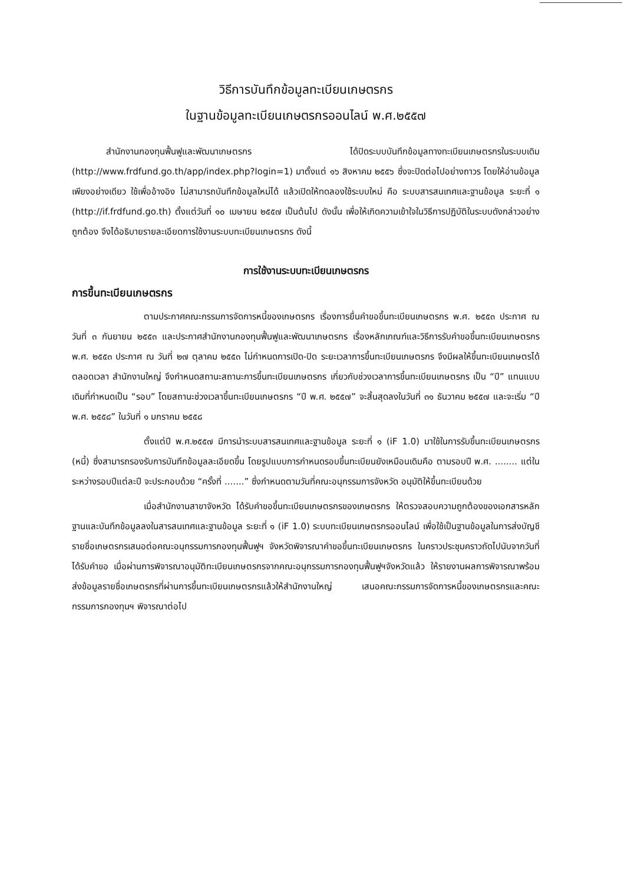วิธีการบันทึกข้อมูลทะเบียนเกษตรกร
ในฐานข้อมูลทะเบียนเกษตรกรออนไลน์ พ.ศ.๒๕๕๗
สำนักงานกองทุนฟื้นฟูและพัฒนาเกษตรกร ได้ปิดระบบบันทึกข้อมูลทางทะเบียนเกษตรกรในระบบเดิม (http://www.frdfund.go.th/app/index.php?login=1) มาตั้งแต่ ๑๖ สิงหาคม ๒๕๕๖ ซึ่งจะปิดต่อไปอย่างถาวร โดยให้อ่านข้อมูลเพียงอย่างเดียว ใช้เพื่ออ้างอิง ไม่สามารถบันทึกข้อมูลใหม่ได้ แล้วเปิดให้ทดลองใช้ระบบใหม่ คือ ระบบสารสนเทศและฐานข้อมูล ระยะที่ ๑ (http://if.frdfund.go.th) ตั้งแต่วันที่ ๑๐ เมษายน ๒๕๕๗ เป็นต้นไป ดังนั้น เพื่อให้เกิดความเข้าใจในวิธีการปฏิบัติในระบบดังกล่าวอย่างถูกต้อง จึงได้อธิบายรายละเอียดการใช้งานระบบทะเบียนเกษตรกร ดังนี้
การใช้งานระบบทะเบียนเกษตรกร
การขึ้นทะเบียนเกษตรกร
ตามประกาศคณะกรรมการจัดการหนี้ของเกษตรกร เรื่องการยื่นคำขอขึ้นทะเบียนเกษตรกร พ.ศ. ๒๕๕๓ ประกาศ ณ วันที่ ๓ กันยายน ๒๕๕๓ และประกาศสำนักงานกองทุนฟื้นฟูและพัฒนาเกษตรกร เรื่องหลักเกณฑ์และวิธีการรับคำขอขึ้นทะเบียนเกษตรกร พ.ศ. ๒๕๕๓ ประกาศ ณ วันที่ ๒๗ ตุลาคม ๒๕๕๓ ไม่กำหนดการเปิด-ปิด ระยะเวลาการขึ้นทะเบียนเกษตรกร จึงมีผลให้ขึ้นทะเบียนเกษตรได้ตลอดเวลา สำนักงานใหญ่ จึงกำหนดสถานะสถานะการขึ้นทะเบียนเกษตรกร เกี่ยวกับช่วงเวลาการขึ้นทะเบียนเกษตรกร เป็น “ปี” แทนแบบเดิมที่กำหนดเป็น “รอบ” โดยสถานะช่วงเวลาขึ้นทะเบียนเกษตรกร “ปี พ.ศ. ๒๕๕๗” จะสิ้นสุดลงในวันที่ ๓๑ ธันวาคม ๒๕๕๗ และจะเริ่ม “ปี พ.ศ. ๒๕๕๘” ในวันที่ ๑ มกราคม ๒๕๕๘
ตั้งแต่ปี พ.ศ.๒๕๕๗ มีการนำระบบสารสนเทศและฐานข้อมูล ระยะที่ ๑ (iF 1.0) มาใช้ในการรับขึ้นทะเบียนเกษตรกร (หนี้) ซึ่งสามารถรองรับการบันทึกข้อมูลละเอียดขึ้น โดยรูปแบบการกำหนดรอบขึ้นทะเบียนยังเหมือนเดิมคือ ตามรอบปี พ.ศ. ........ แต่ในระหว่างรอบปีแต่ละปี จะประกอบด้วย “ครั้งที่ .......” ซึ่งกำหนดตามวันที่คณะอนุกรรมการจังหวัด อนุมัติให้ขึ้นทะเบียนด้วย
เมื่อสำนักงานสาขาจังหวัด ได้รับคำขอขึ้นทะเบียนเกษตรกรของเกษตรกร ให้ตรวจสอบความถูกต้องของเอกสารหลักฐานและบันทึกข้อมูลลงในสารสนเทศและฐานข้อมูล ระยะที่ ๑ (iF 1.0) ระบบทะเบียนเกษตรกรออนไลน์ เพื่อใช้เป็นฐานข้อมูลในการส่งบัญชีรายชื่อเกษตรกรเสนอต่อคณะอนุกรรมการกองทุนฟื้นฟูฯ จังหวัดพิจารณาคำขอขึ้นทะเบียนเกษตรกร ในคราวประชุมคราวถัดไปนับจากวันที่ได้รับคำขอ เมื่อผ่านการพิจารณาอนุมัติทะเบียนเกษตรกรจากคณะอนุกรรมการกองทุนฟื้นฟูฯจังหวัดแล้ว ให้รายงานผลการพิจารณาพร้อมส่งข้อมูลรายชื่อเกษตรกรที่ผ่านการขึ้นทะเบียนเกษตรกรแล้วให้สำนักงานใหญ่ เสนอคณะกรรมการจัดการหนี้ของเกษตรกรและคณะกรรมการกองทุนฯ พิจารณาต่อไป